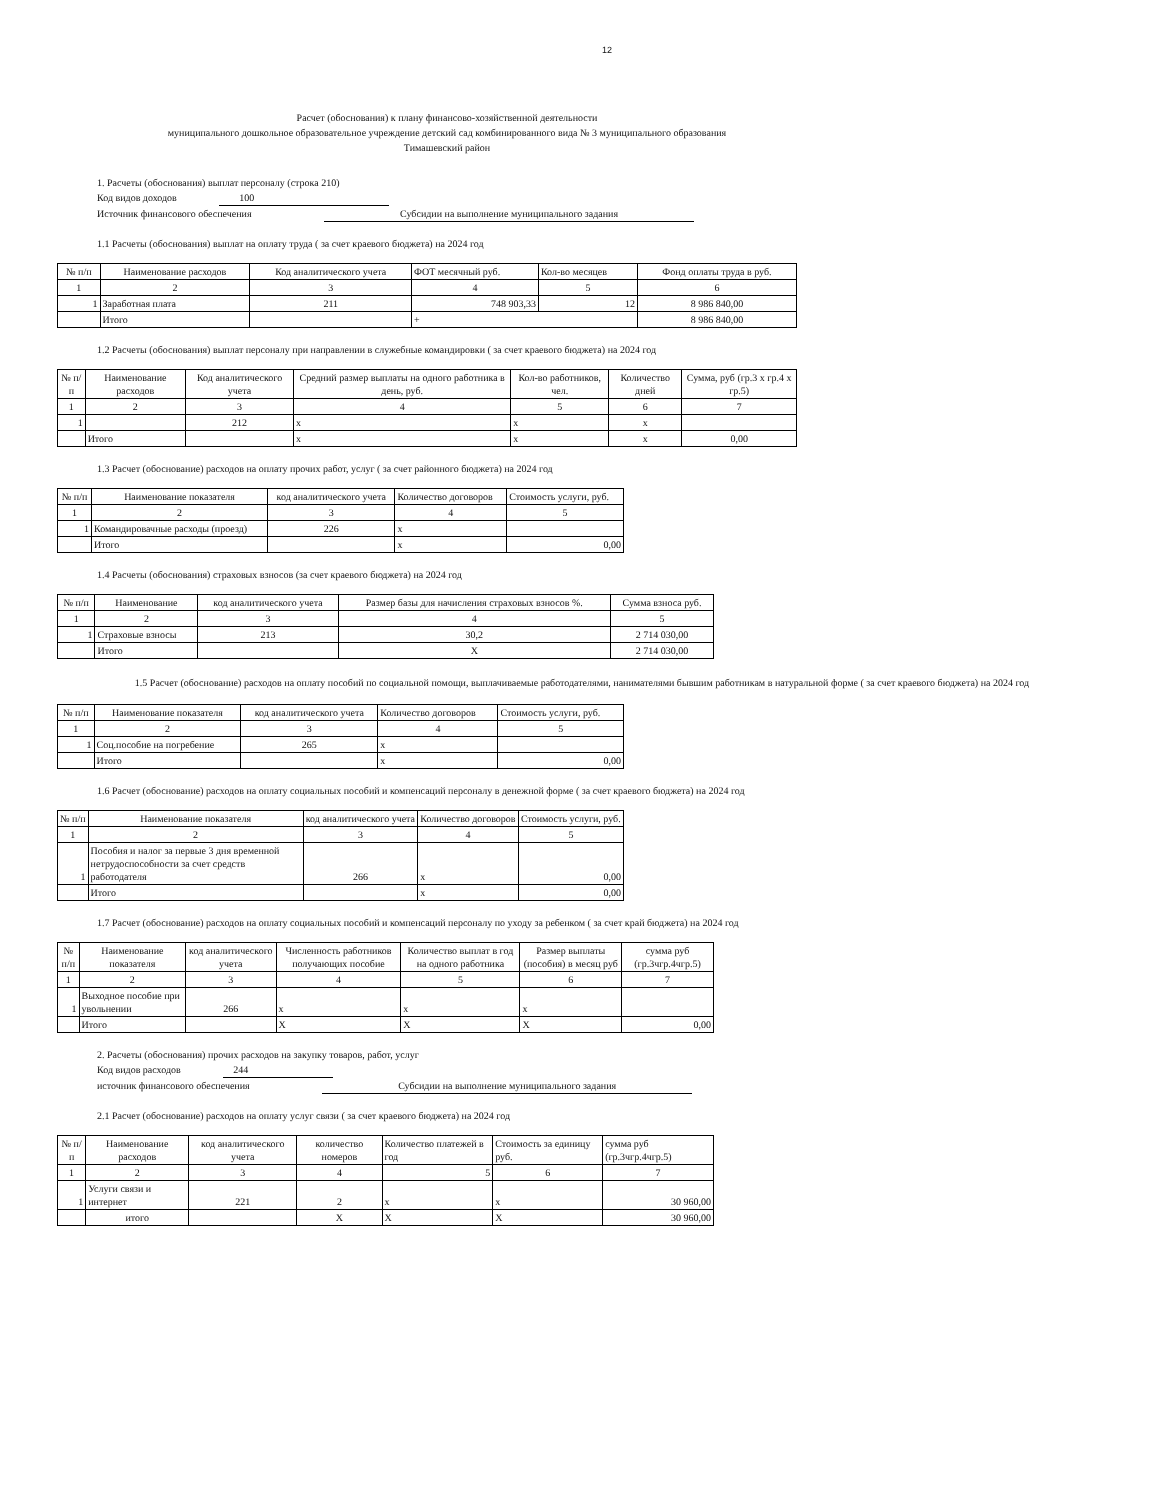12
Расчет (обоснования) к плану финансово-хозяйственной деятельности
муниципального дошкольное образовательное учреждение детский сад комбинированного вида № 3 муниципального образования
Тимашевский район
1. Расчеты (обоснования) выплат персоналу (строка 210)
Код видов доходов 100
Источник финансового обеспечения Субсидии на выполнение муниципального задания
1.1 Расчеты (обоснования) выплат на оплату труда ( за счет краевого бюджета) на 2024 год
| № п/п | Наименование расходов | Код аналитического учета | ФОТ месячный руб. | Кол-во месяцев | Фонд оплаты труда в руб. |
| --- | --- | --- | --- | --- | --- |
| 1 | 2 | 3 | 4 | 5 | 6 |
| 1 | Заработная плата | 211 | 748 903,33 | 12 | 8 986 840,00 |
| | Итого | | + | | 8 986 840,00 |
1.2 Расчеты (обоснования) выплат персоналу при направлении в служебные командировки ( за счет краевого бюджета) на 2024 год
| № п/п | Наименование расходов | Код аналитического учета | Средний размер выплаты на одного работника в день, руб. | Кол-во работников, чел. | Количество дней | Сумма, руб (гр.3 х гр.4 х гр.5) |
| --- | --- | --- | --- | --- | --- | --- |
| 1 | 2 | 3 | 4 | 5 | 6 | 7 |
| 1 | | 212 | x | x | x | |
| | Итого | | x | x | x | 0,00 |
1.3 Расчет (обоснование) расходов на оплату прочих работ, услуг ( за счет районного бюджета) на 2024 год
| № п/п | Наименование показателя | код аналитического учета | Количество договоров | Стоимость услуги, руб. |
| --- | --- | --- | --- | --- |
| 1 | 2 | 3 | 4 | 5 |
| 1 | Командировачные расходы (проезд) | 226 | x | |
| | Итого | | x | 0,00 |
1.4 Расчеты (обоснования) страховых взносов (за счет краевого бюджета) на 2024 год
| № п/п | Наименование | код аналитического учета | Размер базы для начисления страховых взносов %. | Сумма взноса руб. |
| --- | --- | --- | --- | --- |
| 1 | 2 | 3 | 4 | 5 |
| 1 | Страховые взносы | 213 | 30,2 | 2 714 030,00 |
| | Итого | | X | 2 714 030,00 |
1.5 Расчет (обоснование) расходов на оплату пособий по социальной помощи, выплачиваемые работодателями, нанимателями бывшим работникам в натуральной форме ( за счет краевого бюджета) на 2024 год
| № п/п | Наименование показателя | код аналитического учета | Количество договоров | Стоимость услуги, руб. |
| --- | --- | --- | --- | --- |
| 1 | 2 | 3 | 4 | 5 |
| 1 | Соц.пособие на погребение | 265 | x | |
| | Итого | | x | 0,00 |
1.6 Расчет (обоснование) расходов на оплату социальных пособий и компенсаций персоналу в денежной форме ( за счет краевого бюджета) на 2024 год
| № п/п | Наименование показателя | код аналитического учета | Количество договоров | Стоимость услуги, руб. |
| --- | --- | --- | --- | --- |
| 1 | 2 | 3 | 4 | 5 |
| 1 | Пособия и налог за первые 3 дня временной нетрудоспособности за счет средств работодателя | 266 | x | 0,00 |
| | Итого | | x | 0,00 |
1.7 Расчет (обоснование) расходов на оплату социальных пособий и компенсаций персоналу по уходу за ребенком ( за счет край бюджета) на 2024 год
| № п/п | Наименование показателя | код аналитического учета | Численность работников получающих пособие | Количество выплат в год на одного работника | Размер выплаты (пособия) в месяц руб | сумма руб (гр.3чгр.4чгр.5) |
| --- | --- | --- | --- | --- | --- | --- |
| 1 | 2 | 3 | 4 | 5 | 6 | 7 |
| 1 | Выходное пособие при увольнении | 266 | x | x | x | |
| | Итого | | X | X | X | 0,00 |
2. Расчеты (обоснования) прочих расходов на закупку товаров, работ, услуг
Код видов расходов 244
источник финансового обеспечения Субсидии на выполнение муниципального задания
2.1 Расчет (обоснование) расходов на оплату услуг связи ( за счет краевого бюджета) на 2024 год
| № п/п | Наименование расходов | код аналитического учета | количество номеров | Количество платежей в год | Стоимость за единицу руб. | сумма руб (гр.3чгр.4чгр.5) |
| --- | --- | --- | --- | --- | --- | --- |
| 1 | 2 | 3 | 4 | 5 | 6 | 7 |
| 1 | Услуги связи и интернет | 221 | 2 | x | x | 30 960,00 |
| | итого | | X | X | X | 30 960,00 |